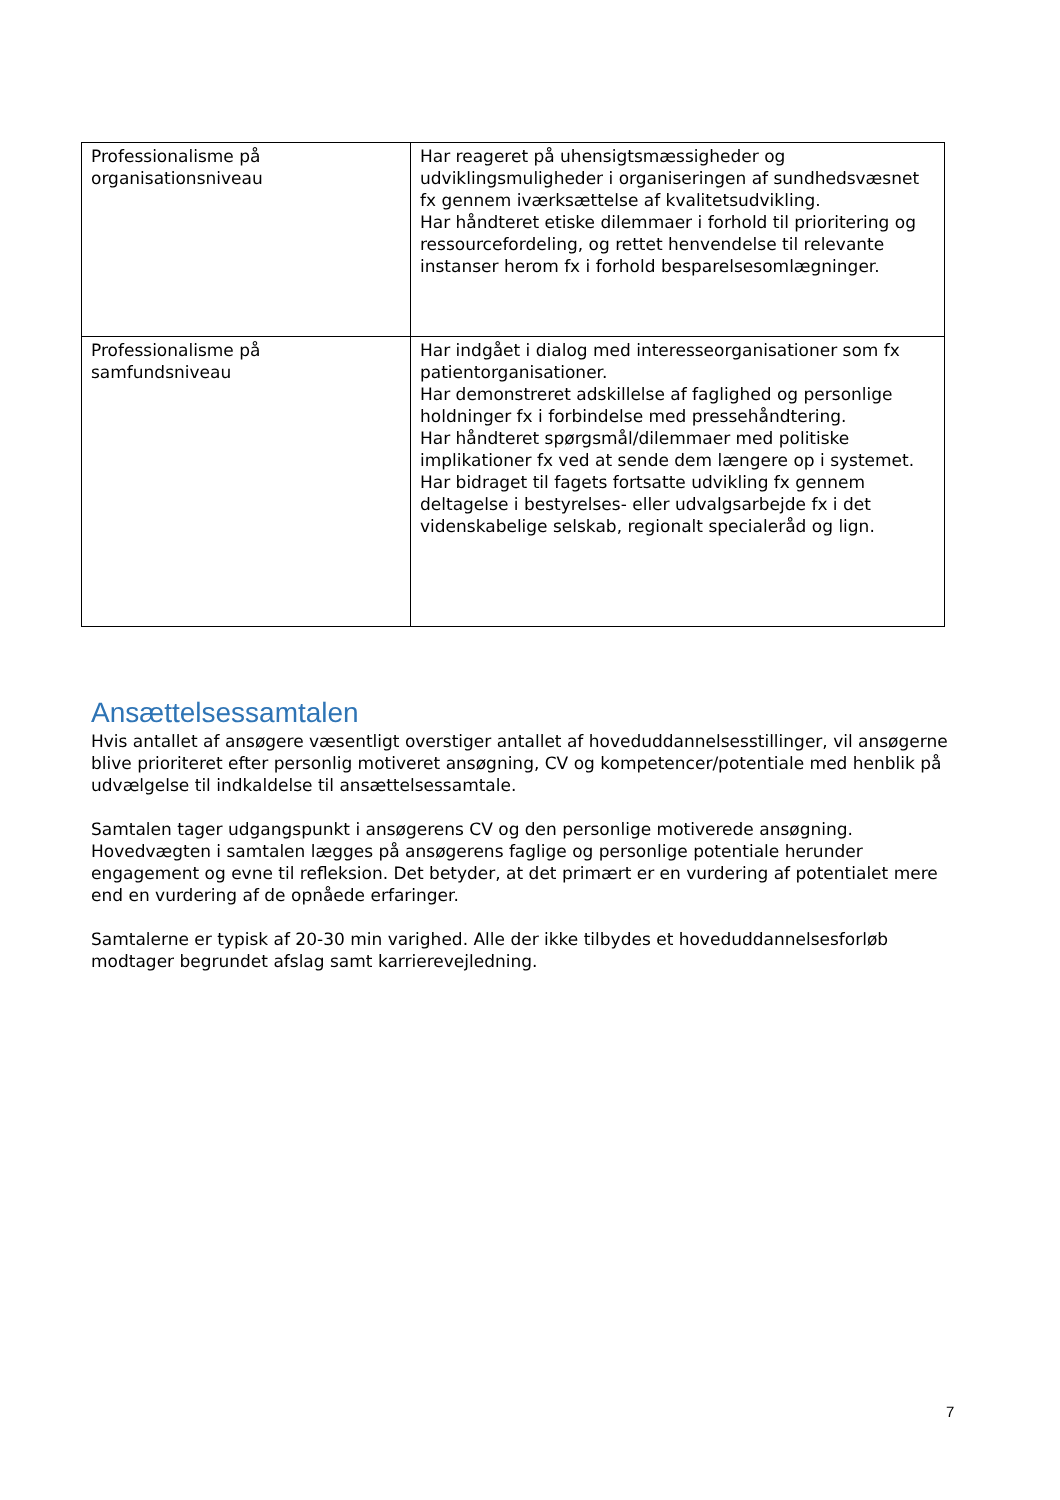| Professionalisme på organisationsniveau | Har reageret på uhensigtsmæssigheder og udviklingsmuligheder i organiseringen af sundhedsvæsnet fx gennem iværksættelse af kvalitetsudvikling. Har håndteret etiske dilemmaer i forhold til prioritering og ressourcefordeling, og rettet henvendelse til relevante instanser herom fx i forhold besparelsesomlægninger. |
| Professionalisme på samfundsniveau | Har indgået i dialog med interesseorganisationer som fx patientorganisationer. Har demonstreret adskillelse af faglighed og personlige holdninger fx i forbindelse med pressehåndtering. Har håndteret spørgsmål/dilemmaer med politiske implikationer fx ved at sende dem længere op i systemet. Har bidraget til fagets fortsatte udvikling fx gennem deltagelse i bestyrelses- eller udvalgsarbejde fx i det videnskabelige selskab, regionalt specialeråd og lign. |
Ansættelsessamtalen
Hvis antallet af ansøgere væsentligt overstiger antallet af hoveduddannelsesstillinger, vil ansøgerne blive prioriteret efter personlig motiveret ansøgning, CV og kompetencer/potentiale med henblik på udvælgelse til indkaldelse til ansættelsessamtale.
Samtalen tager udgangspunkt i ansøgerens CV og den personlige motiverede ansøgning. Hovedvægten i samtalen lægges på ansøgerens faglige og personlige potentiale herunder engagement og evne til refleksion. Det betyder, at det primært er en vurdering af potentialet mere end en vurdering af de opnåede erfaringer.
Samtalerne er typisk af 20-30 min varighed. Alle der ikke tilbydes et hoveduddannelsesforløb modtager begrundet afslag samt karrierevejledning.
7